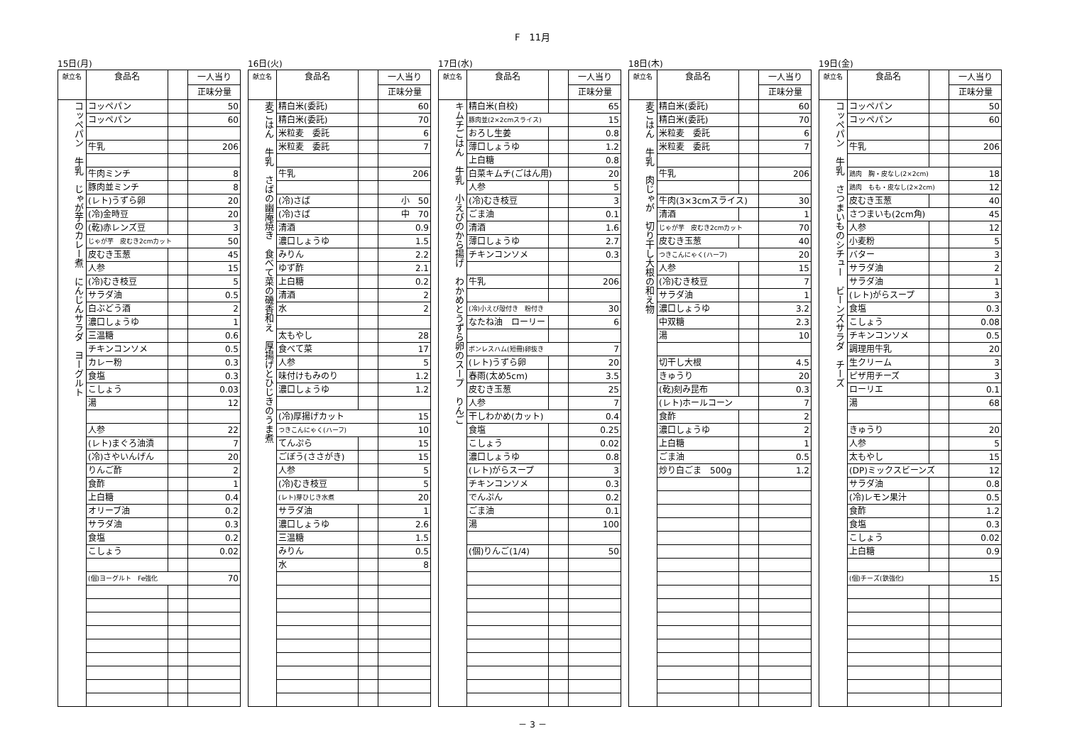F　11月
15日(月)
| 献立名 | 食品名 | | 一人当り |
| --- | --- | --- | --- |
| | | | 正味分量 |
| コッペパン 牛乳 じゃが芋のカレー煮 にんじんサラダ ヨーグルト | コッペパン | | 50 |
| | コッペパン | | 60 |
| | 牛乳 | | 206 |
| | 牛肉ミンチ | | 8 |
| | 豚肉並ミンチ | | 8 |
| | (レト)うずら卵 | | 20 |
| | (冷)金時豆 | | 20 |
| | (乾)赤レンズ豆 | | 3 |
| | じゃが芋 皮むき2cmカット | | 50 |
| | 皮むき玉葱 | | 45 |
| | 人参 | | 15 |
| | (冷)むき枝豆 | | 5 |
| | サラダ油 | | 0.5 |
| | 白ぶどう酒 | | 2 |
| | 濃口しょうゆ | | 1 |
| | 三温糖 | | 0.6 |
| | チキンコンソメ | | 0.5 |
| | カレー粉 | | 0.3 |
| | 食塩 | | 0.3 |
| | こしょう | | 0.03 |
| | 湯 | | 12 |
| | 人参 | | 22 |
| | (レト)まぐろ油漬 | | 7 |
| | (冷)さやいんげん | | 20 |
| | りんご酢 | | 2 |
| | 食酢 | | 1 |
| | 上白糖 | | 0.4 |
| | オリーブ油 | | 0.2 |
| | サラダ油 | | 0.3 |
| | 食塩 | | 0.2 |
| | こしょう | | 0.02 |
| | (個)ヨーグルト Fe強化 | | 70 |
16日(火)
| 献立名 | 食品名 | | 一人当り |
| --- | --- | --- | --- |
| | | | 正味分量 |
| 麦ごはん 牛乳 さばの幽庵焼き 食べて菜の磯香和え 厚揚げとひじきのうま煮 | 精白米(委託) | | 60 |
| | 精白米(委託) | | 70 |
| | 米粒麦 委託 | | 6 |
| | 米粒麦 委託 | | 7 |
| | 牛乳 | | 206 |
| | (冷)さば | | 小 50 |
| | (冷)さば | | 中 70 |
| | 清酒 | | 0.9 |
| | 濃口しょうゆ | | 1.5 |
| | みりん | | 2.2 |
| | ゆず酢 | | 2.1 |
| | 上白糖 | | 0.2 |
| | 清酒 | | 2 |
| | 水 | | 2 |
| | 太もやし | | 28 |
| | 食べて菜 | | 17 |
| | 人参 | | 5 |
| | 味付けもみのり | | 1.2 |
| | 濃口しょうゆ | | 1.2 |
| | (冷)厚揚げカット | | 15 |
| | つきこんにゃく(ハーフ) | | 10 |
| | てんぷら | | 15 |
| | ごぼう(ささがき) | | 15 |
| | 人参 | | 5 |
| | (冷)むき枝豆 | | 5 |
| | (レト)芽ひじき水煮 | | 20 |
| | サラダ油 | | 1 |
| | 濃口しょうゆ | | 2.6 |
| | 三温糖 | | 1.5 |
| | みりん | | 0.5 |
| | 水 | | 8 |
17日(水)
| 献立名 | 食品名 | | 一人当り |
| --- | --- | --- | --- |
| | | | 正味分量 |
| キムチごはん 牛乳 小えびのから揚げ わかめとうずら卵のスープ りんご | 精白米(自校) | | 65 |
| | 豚肉並(2×2cmスライス) | | 15 |
| | おろし生姜 | | 0.8 |
| | 薄口しょうゆ | | 1.2 |
| | 上白糖 | | 0.8 |
| | 白菜キムチ(ごはん用) | | 20 |
| | 人参 | | 5 |
| | (冷)むき枝豆 | | 3 |
| | ごま油 | | 0.1 |
| | 清酒 | | 1.6 |
| | 薄口しょうゆ | | 2.7 |
| | チキンコンソメ | | 0.3 |
| | 牛乳 | | 206 |
| | (冷)小えび殻付き 粉付き | | 30 |
| | なたね油 ローリー | | 6 |
| | ボンレスハム(短冊)卵抜き | | 7 |
| | (レト)うずら卵 | | 20 |
| | 春雨(太め5cm) | | 3.5 |
| | 皮むき玉葱 | | 25 |
| | 人参 | | 7 |
| | 干しわかめ(カット) | | 0.4 |
| | 食塩 | | 0.25 |
| | こしょう | | 0.02 |
| | 濃口しょうゆ | | 0.8 |
| | (レト)がらスープ | | 3 |
| | チキンコンソメ | | 0.3 |
| | でんぷん | | 0.2 |
| | ごま油 | | 0.1 |
| | 湯 | | 100 |
| | (個)りんご(1/4) | | 50 |
18日(木)
| 献立名 | 食品名 | | 一人当り |
| --- | --- | --- | --- |
| | | | 正味分量 |
| 麦ごはん 牛乳 肉じゃが 切り干し大根の和え物 | 精白米(委託) | | 60 |
| | 精白米(委託) | | 70 |
| | 米粒麦 委託 | | 6 |
| | 米粒麦 委託 | | 7 |
| | 牛乳 | | 206 |
| | 牛肉(3×3cmスライス) | | 30 |
| | 清酒 | | 1 |
| | じゃが芋 皮むき2cmカット | | 70 |
| | 皮むき玉葱 | | 40 |
| | つきこんにゃく(ハーフ) | | 20 |
| | 人参 | | 15 |
| | (冷)むき枝豆 | | 7 |
| | サラダ油 | | 1 |
| | 濃口しょうゆ | | 3.2 |
| | 中双糖 | | 2.3 |
| | 湯 | | 10 |
| | 切干し大根 | | 4.5 |
| | きゅうり | | 20 |
| | (乾)刻み昆布 | | 0.3 |
| | (レト)ホールコーン | | 7 |
| | 食酢 | | 2 |
| | 濃口しょうゆ | | 2 |
| | 上白糖 | | 1 |
| | ごま油 | | 0.5 |
| | 炒り白ごま 500g | | 1.2 |
19日(金)
| 献立名 | 食品名 | | 一人当り |
| --- | --- | --- | --- |
| | | | 正味分量 |
| コッペパン 牛乳 さつまいものシチュー ビーンズサラダ チーズ | コッペパン | | 50 |
| | コッペパン | | 60 |
| | 牛乳 | | 206 |
| | 鶏肉 胸・皮なし(2×2cm) | | 18 |
| | 鶏肉 もも・皮なし(2×2cm) | | 12 |
| | 皮むき玉葱 | | 40 |
| | さつまいも(2cm角) | | 45 |
| | 人参 | | 12 |
| | 小麦粉 | | 5 |
| | バター | | 3 |
| | サラダ油 | | 2 |
| | サラダ油 | | 1 |
| | (レト)がらスープ | | 3 |
| | 食塩 | | 0.3 |
| | こしょう | | 0.08 |
| | チキンコンソメ | | 0.5 |
| | 調理用牛乳 | | 20 |
| | 生クリーム | | 3 |
| | ピザ用チーズ | | 3 |
| | ローリエ | | 0.1 |
| | 湯 | | 68 |
| | きゅうり | | 20 |
| | 人参 | | 5 |
| | 太もやし | | 15 |
| | (DP)ミックスビーンズ | | 12 |
| | サラダ油 | | 0.8 |
| | (冷)レモン果汁 | | 0.5 |
| | 食酢 | | 1.2 |
| | 食塩 | | 0.3 |
| | こしょう | | 0.02 |
| | 上白糖 | | 0.9 |
| | (個)チーズ(鉄強化) | | 15 |
－ 3 －